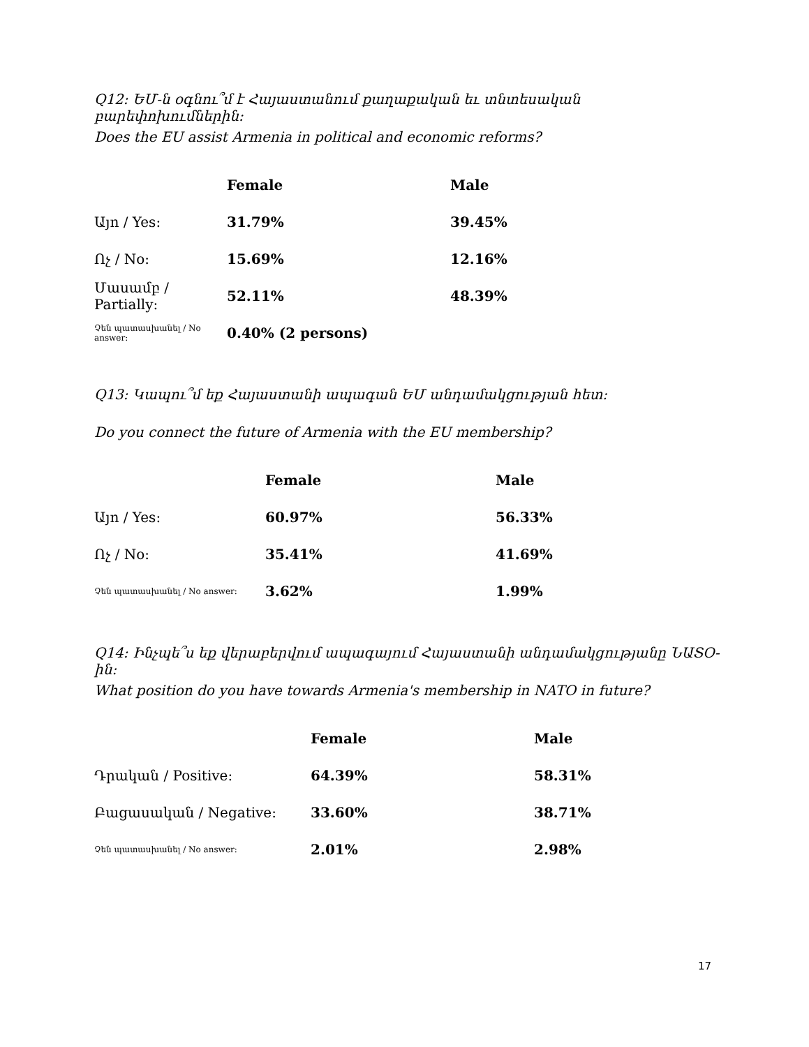Q12: ԵՄ-ն օգնու՞մ է Հայաստանում քաղաքական եւ տնտեսական բարեփոխումներին:
Does the EU assist Armenia in political and economic reforms?
| | Female | Male |
| --- | --- | --- |
| Այո / Yes: | 31.79% | 39.45% |
| Ոչ / No: | 15.69% | 12.16% |
| Մասամբ / Partially: | 52.11% | 48.39% |
| Չեն պատասխանել / No answer: | 0.40% (2 persons) | |
Q13: Կապու՞մ եք Հայաստանի ապագան ԵՄ անդամակցության հետ:
Do you connect the future of Armenia with the EU membership?
| | Female | Male |
| --- | --- | --- |
| Այո / Yes: | 60.97% | 56.33% |
| Ոչ / No: | 35.41% | 41.69% |
| Չեն պատասխանել / No answer: | 3.62% | 1.99% |
Q14: Ինչպե՞ս եք վերաբերվում ապագայում Հայաստանի անդամակցությանը ՆԱՏՕ-ին:
What position do you have towards Armenia's membership in NATO in future?
| | Female | Male |
| --- | --- | --- |
| Դրական / Positive: | 64.39% | 58.31% |
| Բացասական / Negative: | 33.60% | 38.71% |
| Չեն պատասխանել / No answer: | 2.01% | 2.98% |
17